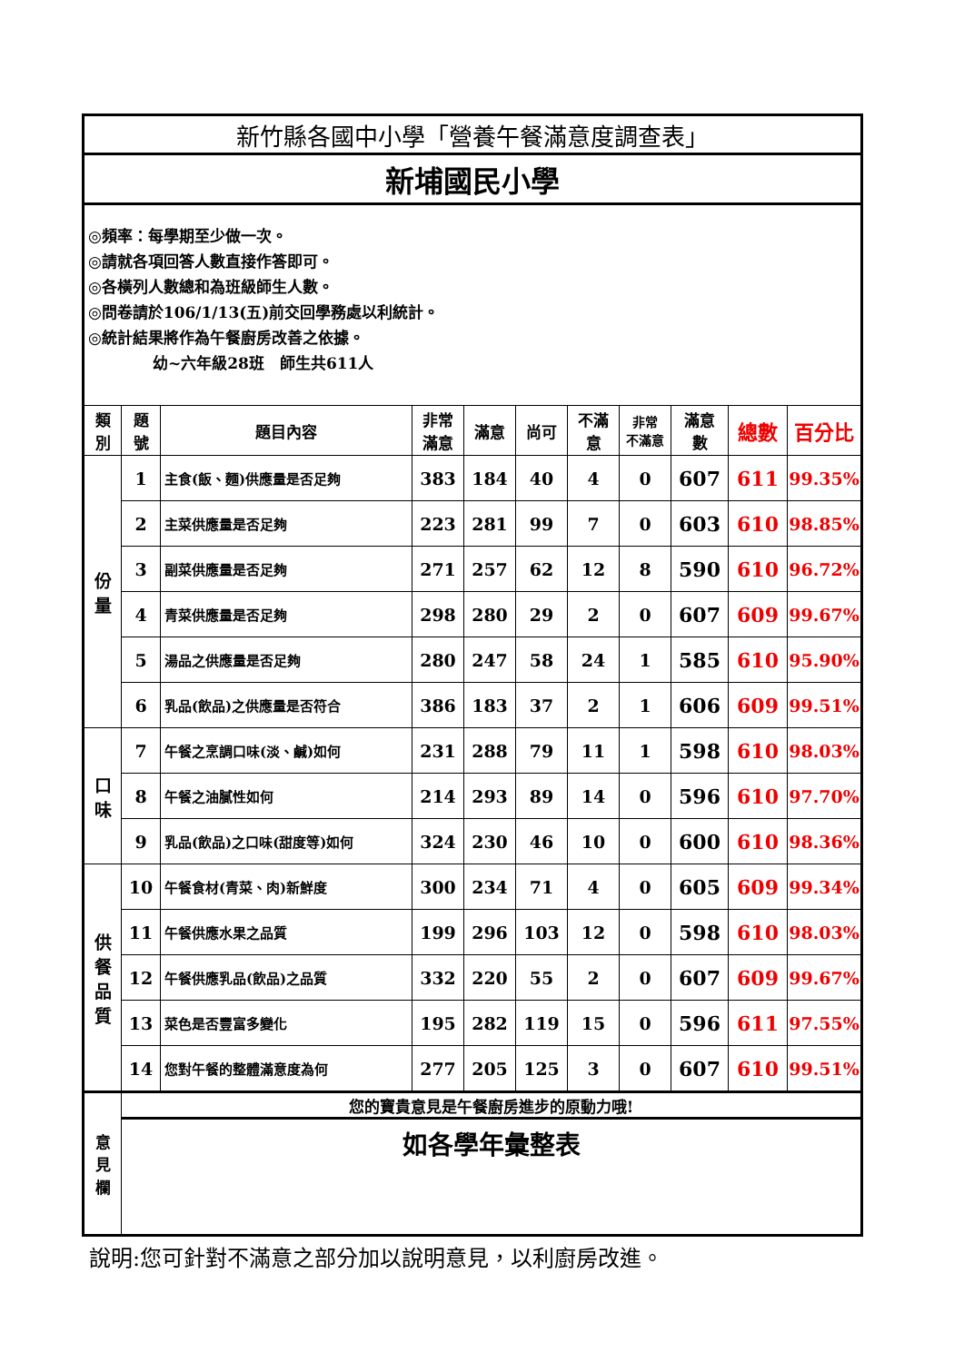| 新竹縣各國中小學「營養午餐滿意度調查表」 | | | | | | | | | | |
| 新埔國民小學 | | | | | | | | | | |
| ◎頻率：每學期至少做一次。 ◎請就各項回答人數直接作答即可。 ◎各橫列人數總和為班級師生人數。 ◎問卷請於106/1/13(五)前交回學務處以利統計。 ◎統計結果將作為午餐廚房改善之依據。 幼~六年級28班 師生共611人 | | | | | | | | | | |
| 類 別 | 題 號 | 題目內容 | 非常 滿意 | 滿意 | 尚可 | 不滿 意 | 非常 不滿意 | 滿意 數 | 總數 | 百分比 |
| 份 量 | 1 | 主食(飯、麵)供應量是否足夠 | 383 | 184 | 40 | 4 | 0 | 607 | 611 | 99.35% |
| | 2 | 主菜供應量是否足夠 | 223 | 281 | 99 | 7 | 0 | 603 | 610 | 98.85% |
| | 3 | 副菜供應量是否足夠 | 271 | 257 | 62 | 12 | 8 | 590 | 610 | 96.72% |
| | 4 | 青菜供應量是否足夠 | 298 | 280 | 29 | 2 | 0 | 607 | 609 | 99.67% |
| | 5 | 湯品之供應量是否足夠 | 280 | 247 | 58 | 24 | 1 | 585 | 610 | 95.90% |
| | 6 | 乳品(飲品)之供應量是否符合 | 386 | 183 | 37 | 2 | 1 | 606 | 609 | 99.51% |
| 口 味 | 7 | 午餐之烹調口味(淡、鹹)如何 | 231 | 288 | 79 | 11 | 1 | 598 | 610 | 98.03% |
| | 8 | 午餐之油膩性如何 | 214 | 293 | 89 | 14 | 0 | 596 | 610 | 97.70% |
| | 9 | 乳品(飲品)之口味(甜度等)如何 | 324 | 230 | 46 | 10 | 0 | 600 | 610 | 98.36% |
| 供 餐 品 質 | 10 | 午餐食材(青菜、肉)新鮮度 | 300 | 234 | 71 | 4 | 0 | 605 | 609 | 99.34% |
| | 11 | 午餐供應水果之品質 | 199 | 296 | 103 | 12 | 0 | 598 | 610 | 98.03% |
| | 12 | 午餐供應乳品(飲品)之品質 | 332 | 220 | 55 | 2 | 0 | 607 | 609 | 99.67% |
| | 13 | 菜色是否豐富多變化 | 195 | 282 | 119 | 15 | 0 | 596 | 611 | 97.55% |
| | 14 | 您對午餐的整體滿意度為何 | 277 | 205 | 125 | 3 | 0 | 607 | 610 | 99.51% |
| 意 見 欄 | 您的寶貴意見是午餐廚房進步的原動力哦! | | | | | | | | | |
| | 如各學年彙整表 | | | | | | | | | |
說明:您可針對不滿意之部分加以說明意見，以利廚房改進。